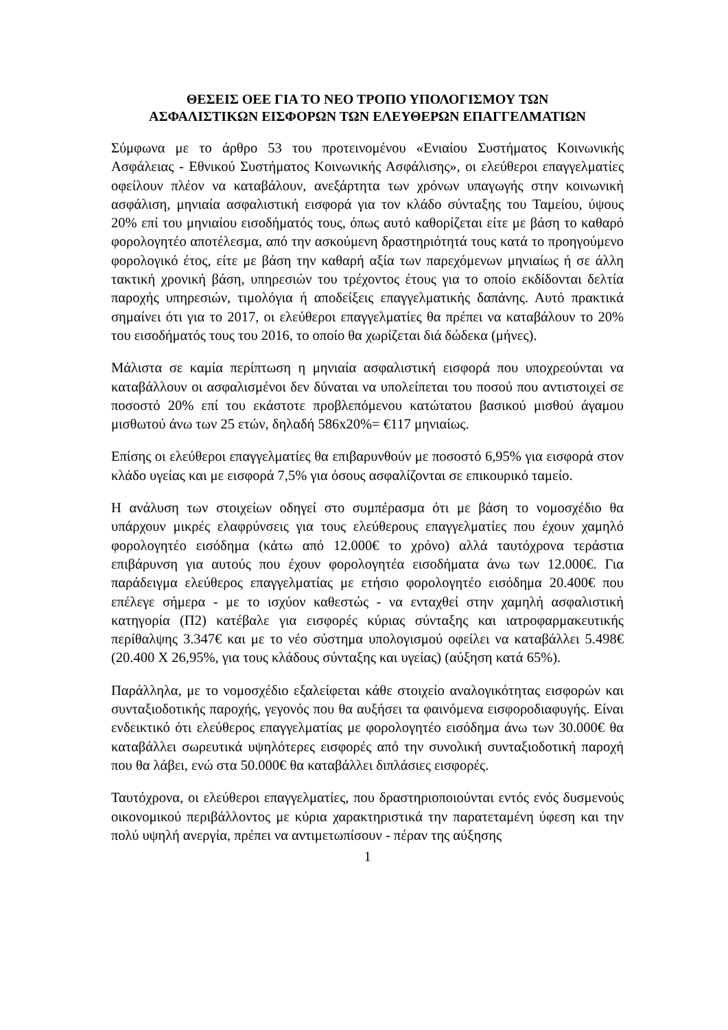ΘΕΣΕΙΣ ΟΕΕ ΓΙΑ ΤΟ ΝΕΟ ΤΡΟΠΟ ΥΠΟΛΟΓΙΣΜΟΥ ΤΩΝ
ΑΣΦΑΛΙΣΤΙΚΩΝ ΕΙΣΦΟΡΩΝ ΤΩΝ ΕΛΕΥΘΕΡΩΝ ΕΠΑΓΓΕΛΜΑΤΙΩΝ
Σύμφωνα με το άρθρο 53 του προτεινομένου «Ενιαίου Συστήματος Κοινωνικής Ασφάλειας - Εθνικού Συστήματος Κοινωνικής Ασφάλισης», οι ελεύθεροι επαγγελματίες οφείλουν πλέον να καταβάλουν, ανεξάρτητα των χρόνων υπαγωγής στην κοινωνική ασφάλιση, μηνιαία ασφαλιστική εισφορά για τον κλάδο σύνταξης του Ταμείου, ύψους 20% επί του μηνιαίου εισοδήματός τους, όπως αυτό καθορίζεται είτε με βάση το καθαρό φορολογητέο αποτέλεσμα, από την ασκούμενη δραστηριότητά τους κατά το προηγούμενο φορολογικό έτος, είτε με βάση την καθαρή αξία των παρεχόμενων μηνιαίως ή σε άλλη τακτική χρονική βάση, υπηρεσιών του τρέχοντος έτους για το οποίο εκδίδονται δελτία παροχής υπηρεσιών, τιμολόγια ή αποδείξεις επαγγελματικής δαπάνης. Αυτό πρακτικά σημαίνει ότι για το 2017, οι ελεύθεροι επαγγελματίες θα πρέπει να καταβάλουν το 20% του εισοδήματός τους του 2016, το οποίο θα χωρίζεται διά δώδεκα (μήνες).
Μάλιστα σε καμία περίπτωση η μηνιαία ασφαλιστική εισφορά που υποχρεούνται να καταβάλλουν οι ασφαλισμένοι δεν δύναται να υπολείπεται του ποσού που αντιστοιχεί σε ποσοστό 20% επί του εκάστοτε προβλεπόμενου κατώτατου βασικού μισθού άγαμου μισθωτού άνω των 25 ετών, δηλαδή 586x20%= €117 μηνιαίως.
Επίσης οι ελεύθεροι επαγγελματίες θα επιβαρυνθούν με ποσοστό 6,95% για εισφορά στον κλάδο υγείας και με εισφορά 7,5% για όσους ασφαλίζονται σε επικουρικό ταμείο.
Η ανάλυση των στοιχείων οδηγεί στο συμπέρασμα ότι με βάση το νομοσχέδιο θα υπάρχουν μικρές ελαφρύνσεις για τους ελεύθερους επαγγελματίες που έχουν χαμηλό φορολογητέο εισόδημα (κάτω από 12.000€ το χρόνο) αλλά ταυτόχρονα τεράστια επιβάρυνση για αυτούς που έχουν φορολογητέα εισοδήματα άνω των 12.000€. Για παράδειγμα ελεύθερος επαγγελματίας με ετήσιο φορολογητέο εισόδημα 20.400€ που επέλεγε σήμερα - με το ισχύον καθεστώς - να ενταχθεί στην χαμηλή ασφαλιστική κατηγορία (Π2) κατέβαλε για εισφορές κύριας σύνταξης και ιατροφαρμακευτικής περίθαλψης 3.347€ και με το νέο σύστημα υπολογισμού οφείλει να καταβάλλει 5.498€ (20.400 Χ 26,95%, για τους κλάδους σύνταξης και υγείας) (αύξηση κατά 65%).
Παράλληλα, με το νομοσχέδιο εξαλείφεται κάθε στοιχείο αναλογικότητας εισφορών και συνταξιοδοτικής παροχής, γεγονός που θα αυξήσει τα φαινόμενα εισφοροδιαφυγής. Είναι ενδεικτικό ότι ελεύθερος επαγγελματίας με φορολογητέο εισόδημα άνω των 30.000€ θα καταβάλλει σωρευτικά υψηλότερες εισφορές από την συνολική συνταξιοδοτική παροχή που θα λάβει, ενώ στα 50.000€ θα καταβάλλει διπλάσιες εισφορές.
Ταυτόχρονα, οι ελεύθεροι επαγγελματίες, που δραστηριοποιούνται εντός ενός δυσμενούς οικονομικού περιβάλλοντος με κύρια χαρακτηριστικά την παρατεταμένη ύφεση και την πολύ υψηλή ανεργία, πρέπει να αντιμετωπίσουν - πέραν της αύξησης
1